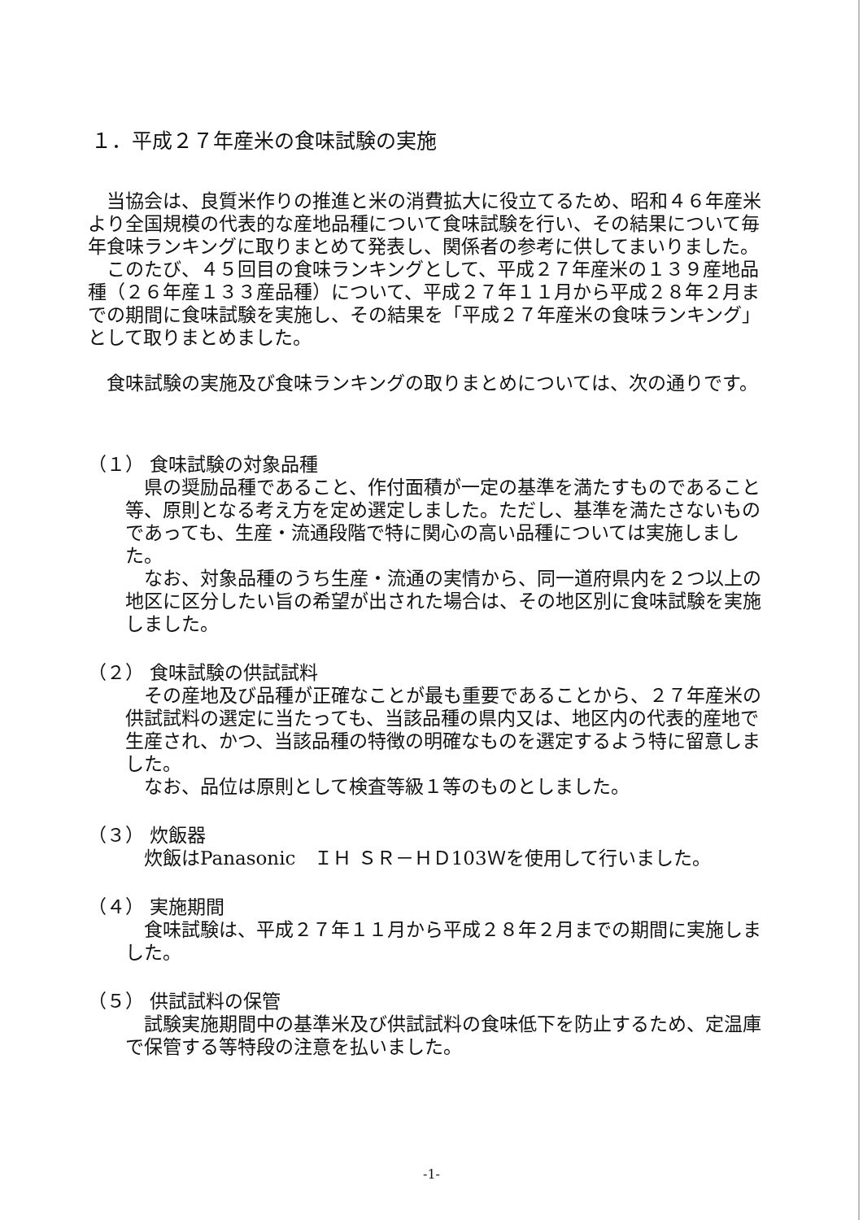１．平成２７年産米の食味試験の実施
当協会は、良質米作りの推進と米の消費拡大に役立てるため、昭和４６年産米より全国規模の代表的な産地品種について食味試験を行い、その結果について毎年食味ランキングに取りまとめて発表し、関係者の参考に供してまいりました。
このたび、４５回目の食味ランキングとして、平成２７年産米の１３９産地品種（２６年産１３３産品種）について、平成２７年１１月から平成２８年２月までの期間に食味試験を実施し、その結果を「平成２７年産米の食味ランキング」として取りまとめました。
食味試験の実施及び食味ランキングの取りまとめについては、次の通りです。
（１） 食味試験の対象品種
県の奨励品種であること、作付面積が一定の基準を満たすものであること等、原則となる考え方を定め選定しました。ただし、基準を満たさないものであっても、生産・流通段階で特に関心の高い品種については実施しました。
なお、対象品種のうち生産・流通の実情から、同一道府県内を２つ以上の地区に区分したい旨の希望が出された場合は、その地区別に食味試験を実施しました。
（２） 食味試験の供試試料
その産地及び品種が正確なことが最も重要であることから、２７年産米の供試試料の選定に当たっても、当該品種の県内又は、地区内の代表的産地で生産され、かつ、当該品種の特徴の明確なものを選定するよう特に留意しました。
なお、品位は原則として検査等級１等のものとしました。
（３） 炊飯器
炊飯はPanasonic　ＩＨ ＳＲ－ＨＤ103Ｗを使用して行いました。
（４） 実施期間
食味試験は、平成２７年１１月から平成２８年２月までの期間に実施しました。
（５） 供試試料の保管
試験実施期間中の基準米及び供試試料の食味低下を防止するため、定温庫で保管する等特段の注意を払いました。
-1-